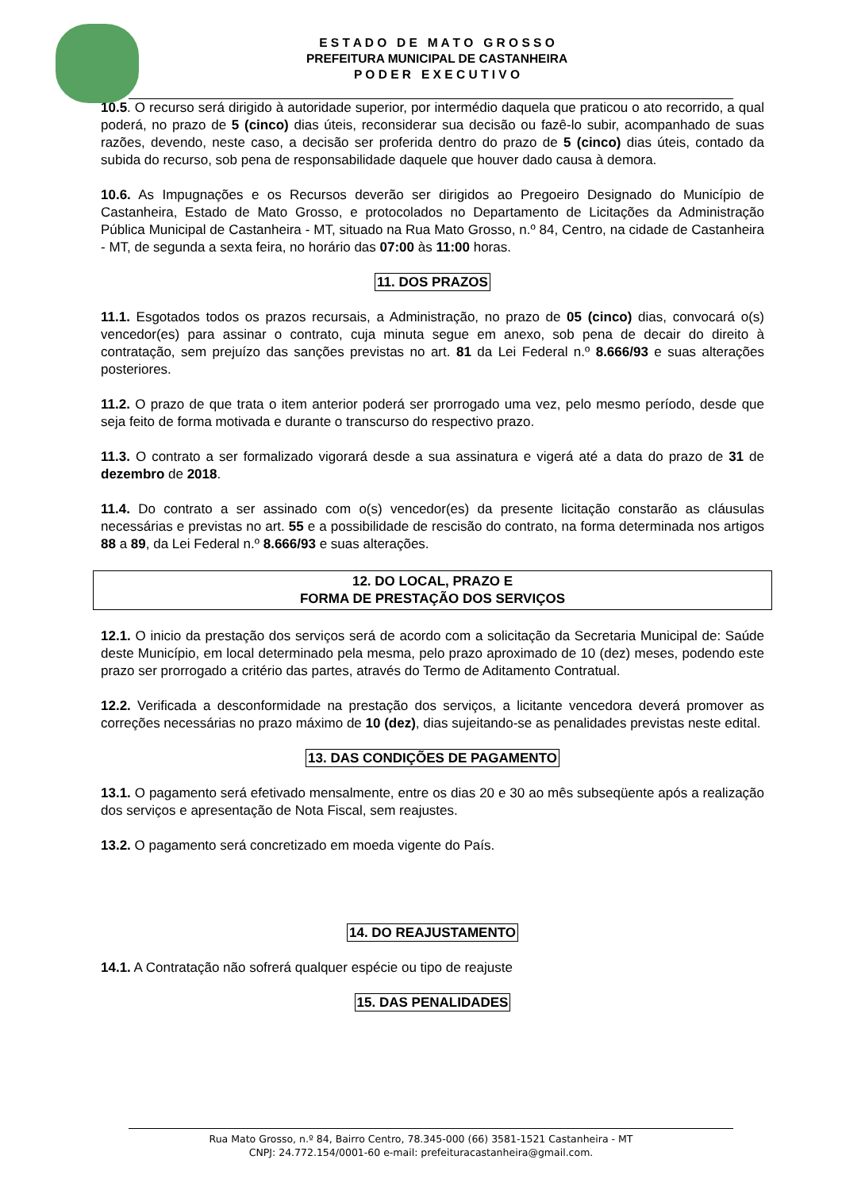E S T A D O D E M A T O G R O S S O
PREFEITURA MUNICIPAL DE CASTANHEIRA
P O D E R E X E C U T I V O
10.5. O recurso será dirigido à autoridade superior, por intermédio daquela que praticou o ato recorrido, a qual poderá, no prazo de 5 (cinco) dias úteis, reconsiderar sua decisão ou fazê-lo subir, acompanhado de suas razões, devendo, neste caso, a decisão ser proferida dentro do prazo de 5 (cinco) dias úteis, contado da subida do recurso, sob pena de responsabilidade daquele que houver dado causa à demora.
10.6. As Impugnações e os Recursos deverão ser dirigidos ao Pregoeiro Designado do Município de Castanheira, Estado de Mato Grosso, e protocolados no Departamento de Licitações da Administração Pública Municipal de Castanheira - MT, situado na Rua Mato Grosso, n.º 84, Centro, na cidade de Castanheira - MT, de segunda a sexta feira, no horário das 07:00 às 11:00 horas.
11. DOS PRAZOS
11.1. Esgotados todos os prazos recursais, a Administração, no prazo de 05 (cinco) dias, convocará o(s) vencedor(es) para assinar o contrato, cuja minuta segue em anexo, sob pena de decair do direito à contratação, sem prejuízo das sanções previstas no art. 81 da Lei Federal n.º 8.666/93 e suas alterações posteriores.
11.2. O prazo de que trata o item anterior poderá ser prorrogado uma vez, pelo mesmo período, desde que seja feito de forma motivada e durante o transcurso do respectivo prazo.
11.3. O contrato a ser formalizado vigorará desde a sua assinatura e vigerá até a data do prazo de 31 de dezembro de 2018.
11.4. Do contrato a ser assinado com o(s) vencedor(es) da presente licitação constarão as cláusulas necessárias e previstas no art. 55 e a possibilidade de rescisão do contrato, na forma determinada nos artigos 88 a 89, da Lei Federal n.º 8.666/93 e suas alterações.
12. DO LOCAL, PRAZO E
FORMA DE PRESTAÇÃO DOS SERVIÇOS
12.1. O inicio da prestação dos serviços será de acordo com a solicitação da Secretaria Municipal de: Saúde deste Município, em local determinado pela mesma, pelo prazo aproximado de 10 (dez) meses, podendo este prazo ser prorrogado a critério das partes, através do Termo de Aditamento Contratual.
12.2. Verificada a desconformidade na prestação dos serviços, a licitante vencedora deverá promover as correções necessárias no prazo máximo de 10 (dez), dias sujeitando-se as penalidades previstas neste edital.
13. DAS CONDIÇÕES DE PAGAMENTO
13.1. O pagamento será efetivado mensalmente, entre os dias 20 e 30 ao mês subseqüente após a realização dos serviços e apresentação de Nota Fiscal, sem reajustes.
13.2. O pagamento será concretizado em moeda vigente do País.
14. DO REAJUSTAMENTO
14.1. A Contratação não sofrerá qualquer espécie ou tipo de reajuste
15. DAS PENALIDADES
Rua Mato Grosso, n.º 84, Bairro Centro, 78.345-000 (66) 3581-1521 Castanheira - MT
CNPJ: 24.772.154/0001-60 e-mail: prefeituracastanheira@gmail.com.